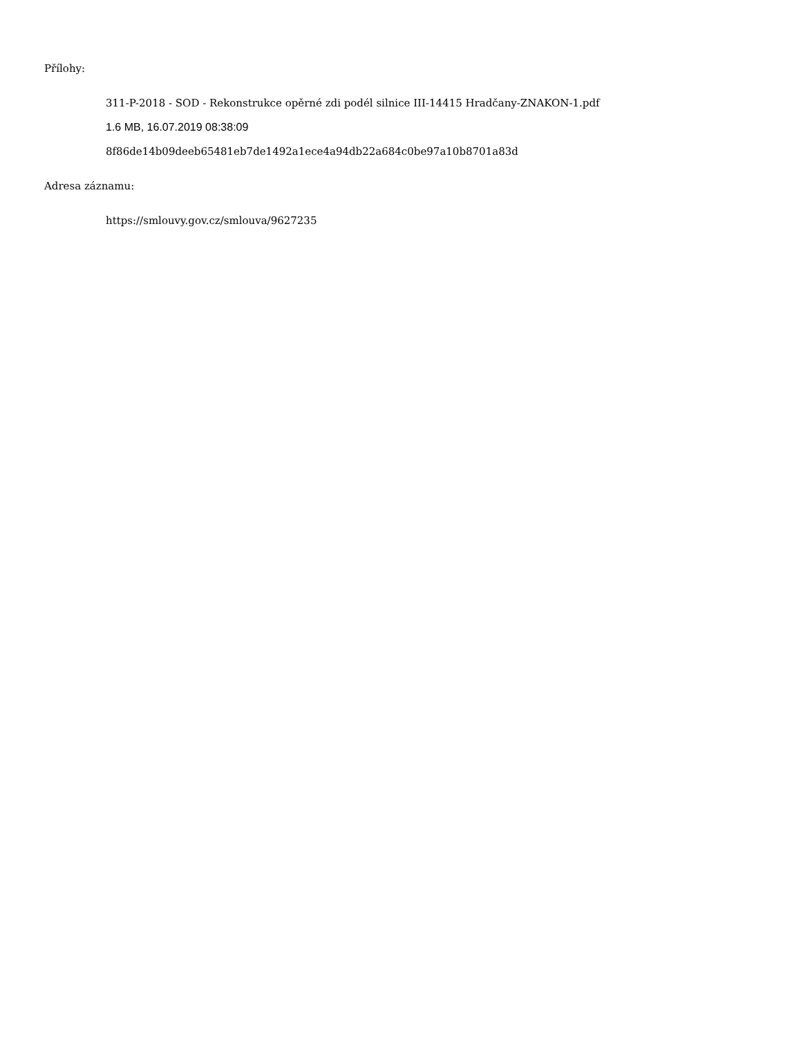Přílohy:
311-P-2018 - SOD - Rekonstrukce opěrné zdi podél silnice III-14415 Hradčany-ZNAKON-1.pdf
1.6 MB, 16.07.2019 08:38:09
8f86de14b09deeb65481eb7de1492a1ece4a94db22a684c0be97a10b8701a83d
Adresa záznamu:
https://smlouvy.gov.cz/smlouva/9627235